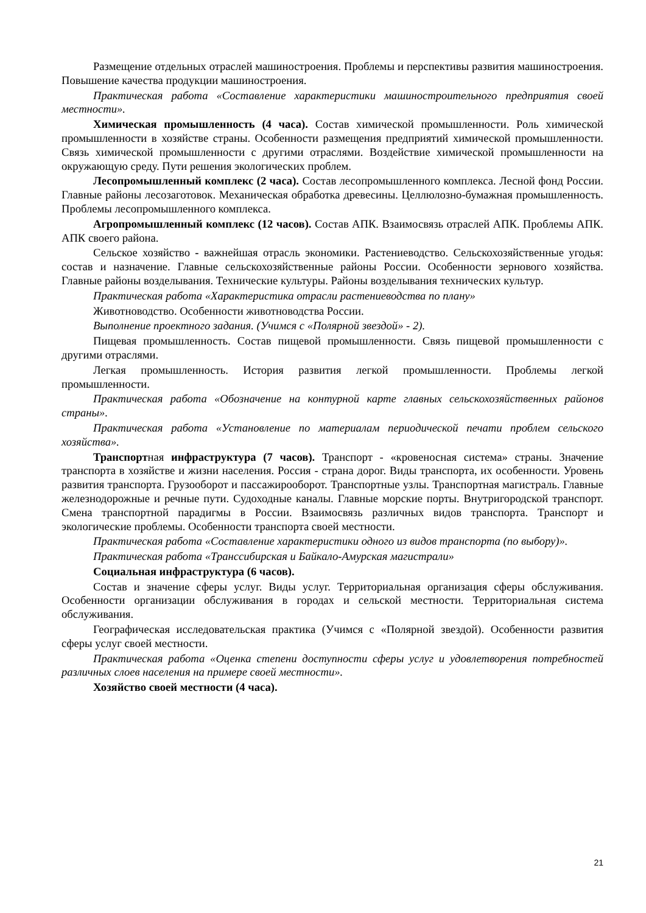Размещение отдельных отраслей машиностроения. Проблемы и перспективы развития машиностроения. Повышение качества продукции машиностроения.
Практическая работа «Составление характеристики машиностроительного предприятия своей местности».
Химическая промышленность (4 часа). Состав химической промышленности. Роль химической промышленности в хозяйстве страны. Особенности размещения предприятий химической промышленности. Связь химической промышленности с другими отраслями. Воздействие химической промышленности на окружающую среду. Пути решения экологических проблем.
Лесопромышленный комплекс (2 часа). Состав лесопромышленного комплекса. Лесной фонд России. Главные районы лесозаготовок. Механическая обработка древесины. Целлюлозно-бумажная промышленность. Проблемы лесопромышленного комплекса.
Агропромышленный комплекс (12 часов). Состав АПК. Взаимосвязь отраслей АПК. Проблемы АПК. АПК своего района.
Сельское хозяйство - важнейшая отрасль экономики. Растениеводство. Сельскохозяйственные угодья: состав и назначение. Главные сельскохозяйственные районы России. Особенности зернового хозяйства. Главные районы возделывания. Технические культуры. Районы возделывания технических культур.
Практическая работа «Характеристика отрасли растениеводства по плану»
Животноводство. Особенности животноводства России.
Выполнение проектного задания. (Учимся с «Полярной звездой» - 2).
Пищевая промышленность. Состав пищевой промышленности. Связь пищевой промышленности с другими отраслями.
Легкая промышленность. История развития легкой промышленности. Проблемы легкой промышленности.
Практическая работа «Обозначение на контурной карте главных сельскохозяйственных районов страны».
Практическая работа «Установление по материалам периодической печати проблем сельского хозяйства».
Транспортная инфраструктура (7 часов). Транспорт - «кровеносная система» страны. Значение транспорта в хозяйстве и жизни населения. Россия - страна дорог. Виды транспорта, их особенности. Уровень развития транспорта. Грузооборот и пассажирооборот. Транспортные узлы. Транспортная магистраль. Главные железнодорожные и речные пути. Судоходные каналы. Главные морские порты. Внутригородской транспорт. Смена транспортной парадигмы в России. Взаимосвязь различных видов транспорта. Транспорт и экологические проблемы. Особенности транспорта своей местности.
Практическая работа «Составление характеристики одного из видов транспорта (по выбору)».
Практическая работа «Транссибирская и Байкало-Амурская магистрали»
Социальная инфраструктура (6 часов).
Состав и значение сферы услуг. Виды услуг. Территориальная организация сферы обслуживания. Особенности организации обслуживания в городах и сельской местности. Территориальная система обслуживания.
Географическая исследовательская практика (Учимся с «Полярной звездой). Особенности развития сферы услуг своей местности.
Практическая работа «Оценка степени доступности сферы услуг и удовлетворения потребностей различных слоев населения на примере своей местности».
Хозяйство своей местности (4 часа).
21